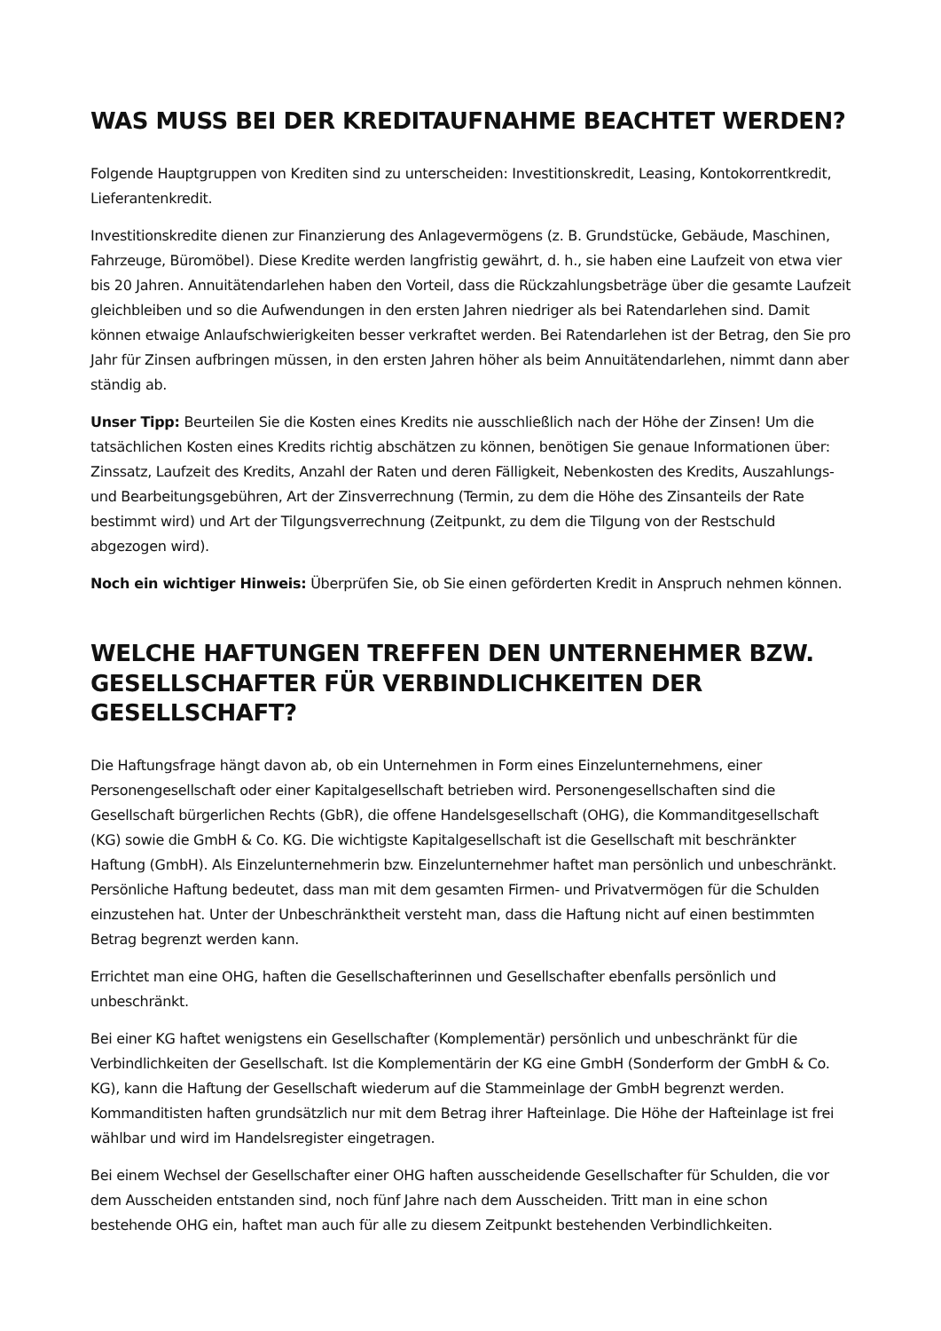WAS MUSS BEI DER KREDITAUFNAHME BEACHTET WERDEN?
Folgende Hauptgruppen von Krediten sind zu unterscheiden: Investitionskredit, Leasing, Kontokorrentkredit, Lieferantenkredit.
Investitionskredite dienen zur Finanzierung des Anlagevermögens (z. B. Grundstücke, Gebäude, Maschinen, Fahrzeuge, Büromöbel). Diese Kredite werden langfristig gewährt, d. h., sie haben eine Laufzeit von etwa vier bis 20 Jahren. Annuitätendarlehen haben den Vorteil, dass die Rückzahlungsbeträge über die gesamte Laufzeit gleichbleiben und so die Aufwendungen in den ersten Jahren niedriger als bei Ratendarlehen sind. Damit können etwaige Anlaufschwierigkeiten besser verkraftet werden. Bei Ratendarlehen ist der Betrag, den Sie pro Jahr für Zinsen aufbringen müssen, in den ersten Jahren höher als beim Annuitätendarlehen, nimmt dann aber ständig ab.
Unser Tipp: Beurteilen Sie die Kosten eines Kredits nie ausschließlich nach der Höhe der Zinsen! Um die tatsächlichen Kosten eines Kredits richtig abschätzen zu können, benötigen Sie genaue Informationen über: Zinssatz, Laufzeit des Kredits, Anzahl der Raten und deren Fälligkeit, Nebenkosten des Kredits, Auszahlungs- und Bearbeitungsgebühren, Art der Zinsverrechnung (Termin, zu dem die Höhe des Zinsanteils der Rate bestimmt wird) und Art der Tilgungsverrechnung (Zeitpunkt, zu dem die Tilgung von der Restschuld abgezogen wird).
Noch ein wichtiger Hinweis: Überprüfen Sie, ob Sie einen geförderten Kredit in Anspruch nehmen können.
WELCHE HAFTUNGEN TREFFEN DEN UNTERNEHMER BZW. GESELLSCHAFTER FÜR VERBINDLICHKEITEN DER GESELLSCHAFT?
Die Haftungsfrage hängt davon ab, ob ein Unternehmen in Form eines Einzelunternehmens, einer Personengesellschaft oder einer Kapitalgesellschaft betrieben wird. Personengesellschaften sind die Gesellschaft bürgerlichen Rechts (GbR), die offene Handelsgesellschaft (OHG), die Kommanditgesellschaft (KG) sowie die GmbH & Co. KG. Die wichtigste Kapitalgesellschaft ist die Gesellschaft mit beschränkter Haftung (GmbH). Als Einzelunternehmerin bzw. Einzelunternehmer haftet man persönlich und unbeschränkt. Persönliche Haftung bedeutet, dass man mit dem gesamten Firmen- und Privatvermögen für die Schulden einzustehen hat. Unter der Unbeschränktheit versteht man, dass die Haftung nicht auf einen bestimmten Betrag begrenzt werden kann.
Errichtet man eine OHG, haften die Gesellschafterinnen und Gesellschafter ebenfalls persönlich und unbeschränkt.
Bei einer KG haftet wenigstens ein Gesellschafter (Komplementär) persönlich und unbeschränkt für die Verbindlichkeiten der Gesellschaft. Ist die Komplementärin der KG eine GmbH (Sonderform der GmbH & Co. KG), kann die Haftung der Gesellschaft wiederum auf die Stammeinlage der GmbH begrenzt werden. Kommanditisten haften grundsätzlich nur mit dem Betrag ihrer Hafteinlage. Die Höhe der Hafteinlage ist frei wählbar und wird im Handelsregister eingetragen.
Bei einem Wechsel der Gesellschafter einer OHG haften ausscheidende Gesellschafter für Schulden, die vor dem Ausscheiden entstanden sind, noch fünf Jahre nach dem Ausscheiden. Tritt man in eine schon bestehende OHG ein, haftet man auch für alle zu diesem Zeitpunkt bestehenden Verbindlichkeiten.